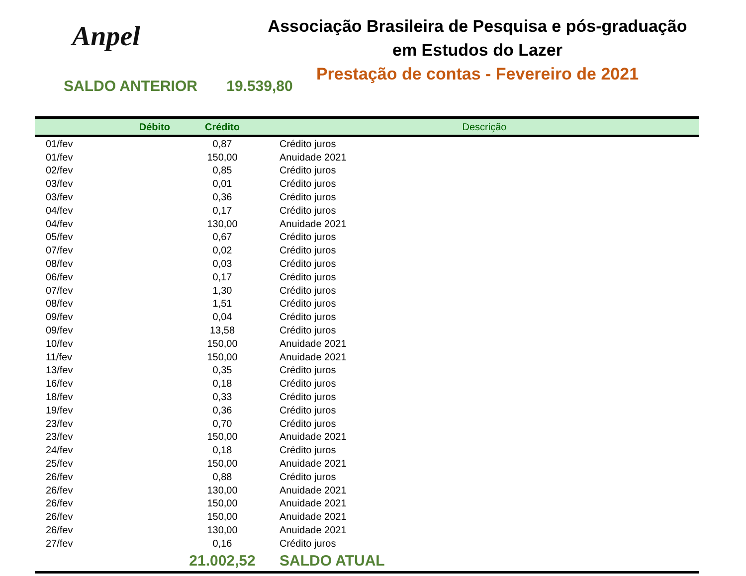Anpel
Associação Brasileira de Pesquisa e pós-graduação
em Estudos do Lazer
Prestação de contas - Fevereiro de 2021
SALDO ANTERIOR 19.539,80
| Débito | Crédito | Descrição |
| --- | --- | --- |
| 01/fev | 0,87 | Crédito juros |
| 01/fev | 150,00 | Anuidade 2021 |
| 02/fev | 0,85 | Crédito juros |
| 03/fev | 0,01 | Crédito juros |
| 03/fev | 0,36 | Crédito juros |
| 04/fev | 0,17 | Crédito juros |
| 04/fev | 130,00 | Anuidade 2021 |
| 05/fev | 0,67 | Crédito juros |
| 07/fev | 0,02 | Crédito juros |
| 08/fev | 0,03 | Crédito juros |
| 06/fev | 0,17 | Crédito juros |
| 07/fev | 1,30 | Crédito juros |
| 08/fev | 1,51 | Crédito juros |
| 09/fev | 0,04 | Crédito juros |
| 09/fev | 13,58 | Crédito juros |
| 10/fev | 150,00 | Anuidade 2021 |
| 11/fev | 150,00 | Anuidade 2021 |
| 13/fev | 0,35 | Crédito juros |
| 16/fev | 0,18 | Crédito juros |
| 18/fev | 0,33 | Crédito juros |
| 19/fev | 0,36 | Crédito juros |
| 23/fev | 0,70 | Crédito juros |
| 23/fev | 150,00 | Anuidade 2021 |
| 24/fev | 0,18 | Crédito juros |
| 25/fev | 150,00 | Anuidade 2021 |
| 26/fev | 0,88 | Crédito juros |
| 26/fev | 130,00 | Anuidade 2021 |
| 26/fev | 150,00 | Anuidade 2021 |
| 26/fev | 150,00 | Anuidade 2021 |
| 26/fev | 130,00 | Anuidade 2021 |
| 27/fev | 0,16 | Crédito juros |
| | 21.002,52 | SALDO ATUAL |